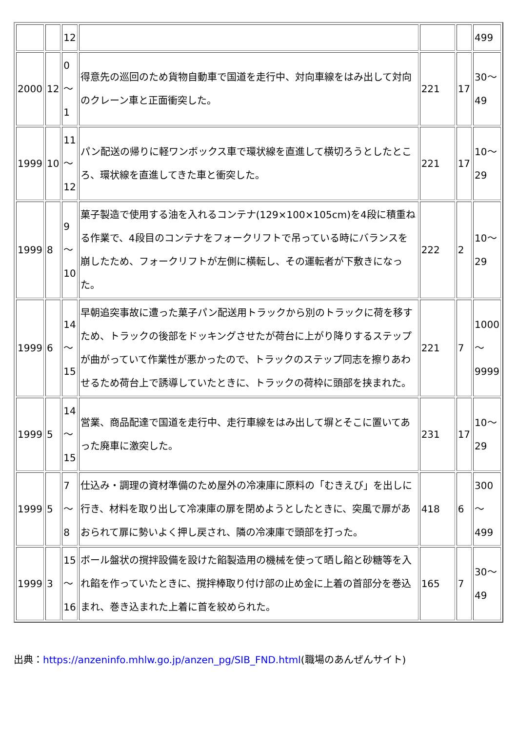| | | 12 | | | | 499 |
| 2000 | 12 | 0 ～ 1 | 得意先の巡回のため貨物自動車で国道を走行中、対向車線をはみ出して対向のクレーン車と正面衝突した。 | 221 | 17 | 30～ 49 |
| 1999 | 10 | 11 ～ 12 | パン配送の帰りに軽ワンボックス車で環状線を直進して横切ろうとしたところ、環状線を直進してきた車と衝突した。 | 221 | 17 | 10～ 29 |
| 1999 | 8 | 9 ～ 10 | 菓子製造で使用する油を入れるコンテナ(129×100×105cm)を4段に積重ねる作業で、4段目のコンテナをフォークリフトで吊っている時にバランスを崩したため、フォークリフトが左側に横転し、その運転者が下敷きになった。 | 222 | 2 | 10～ 29 |
| 1999 | 6 | 14 ～ 15 | 早朝追突事故に遭った菓子パン配送用トラックから別のトラックに荷を移すため、トラックの後部をドッキングさせたが荷台に上がり降りするステップが曲がっていて作業性が悪かったので、トラックのステップ同志を擦りあわせるため荷台上で誘導していたときに、トラックの荷枠に頭部を挟まれた。 | 221 | 7 | 1000 ～ 9999 |
| 1999 | 5 | 14 ～ 15 | 営業、商品配達で国道を走行中、走行車線をはみ出して塀とそこに置いてあった廃車に激突した。 | 231 | 17 | 10～ 29 |
| 1999 | 5 | 7 ～ 8 | 仕込み・調理の資材準備のため屋外の冷凍庫に原料の「むきえび」を出しに行き、材料を取り出して冷凍庫の扉を閉めようとしたときに、突風で扉があおられて扉に勢いよく押し戻され、隣の冷凍庫で頭部を打った。 | 418 | 6 | 300 ～ 499 |
| 1999 | 3 | 15 ～ 16 | ボール盤状の撹拌設備を設けた餡製造用の機械を使って晒し餡と砂糖等を入れ餡を作っていたときに、撹拌棒取り付け部の止め金に上着の首部分を巻込まれ、巻き込まれた上着に首を絞められた。 | 165 | 7 | 30～ 49 |
出典：https://anzeninfo.mhlw.go.jp/anzen_pg/SIB_FND.html(職場のあんぜんサイト)